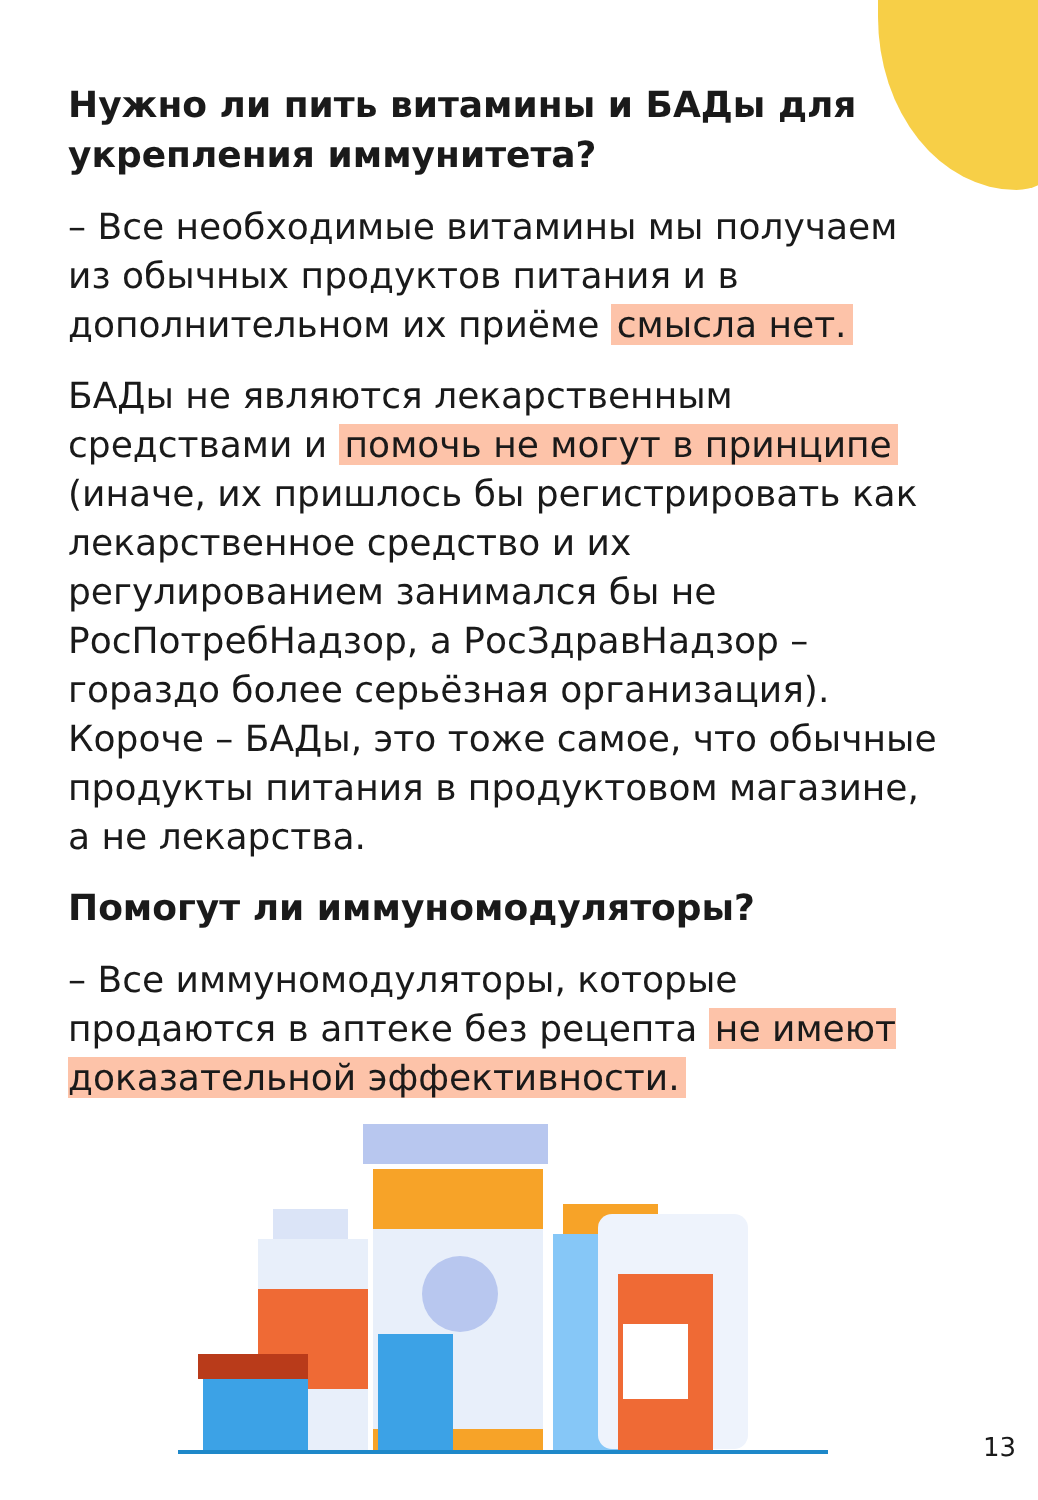Нужно ли пить витамины и БАДы для укрепления иммунитета?
– Все необходимые витамины мы получаем из обычных продуктов питания и в дополнительном их приёме смысла нет.
БАДы не являются лекарственным средствами и помочь не могут в принципе (иначе, их пришлось бы регистрировать как лекарственное средство и их регулированием занимался бы не РосПотребНадзор, а РосЗдравНадзор – гораздо более серьёзная организация). Короче – БАДы, это тоже самое, что обычные продукты питания в продуктовом магазине, а не лекарства.
Помогут ли иммуномодуляторы?
– Все иммуномодуляторы, которые продаются в аптеке без рецепта не имеют доказательной эффективности.
13